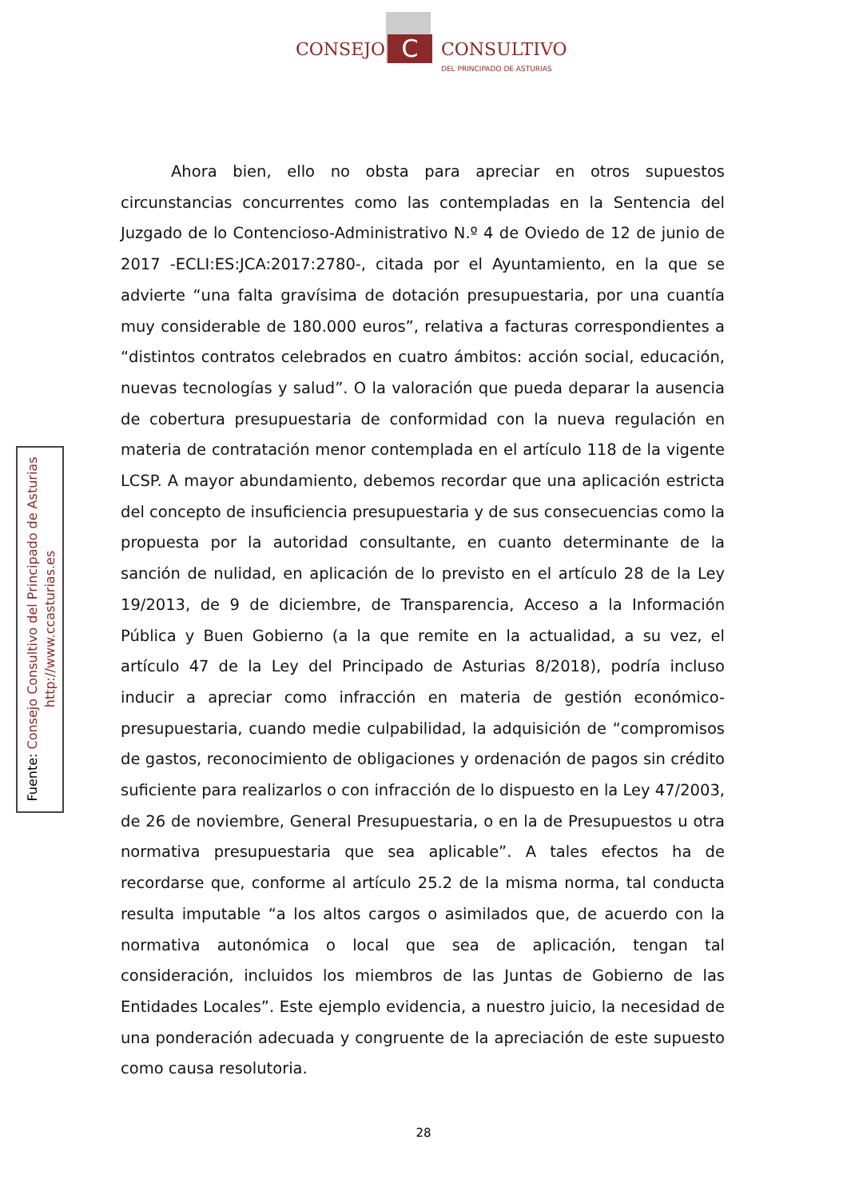CONSEJO C CONSULTIVO
DEL PRINCIPADO DE ASTURIAS
Fuente: Consejo Consultivo del Principado de Asturias
http://www.ccasturias.es
Ahora bien, ello no obsta para apreciar en otros supuestos circunstancias concurrentes como las contempladas en la Sentencia del Juzgado de lo Contencioso-Administrativo N.º 4 de Oviedo de 12 de junio de 2017 -ECLI:ES:JCA:2017:2780-, citada por el Ayuntamiento, en la que se advierte “una falta gravísima de dotación presupuestaria, por una cuantía muy considerable de 180.000 euros”, relativa a facturas correspondientes a “distintos contratos celebrados en cuatro ámbitos: acción social, educación, nuevas tecnologías y salud”. O la valoración que pueda deparar la ausencia de cobertura presupuestaria de conformidad con la nueva regulación en materia de contratación menor contemplada en el artículo 118 de la vigente LCSP. A mayor abundamiento, debemos recordar que una aplicación estricta del concepto de insuficiencia presupuestaria y de sus consecuencias como la propuesta por la autoridad consultante, en cuanto determinante de la sanción de nulidad, en aplicación de lo previsto en el artículo 28 de la Ley 19/2013, de 9 de diciembre, de Transparencia, Acceso a la Información Pública y Buen Gobierno (a la que remite en la actualidad, a su vez, el artículo 47 de la Ley del Principado de Asturias 8/2018), podría incluso inducir a apreciar como infracción en materia de gestión económico-presupuestaria, cuando medie culpabilidad, la adquisición de “compromisos de gastos, reconocimiento de obligaciones y ordenación de pagos sin crédito suficiente para realizarlos o con infracción de lo dispuesto en la Ley 47/2003, de 26 de noviembre, General Presupuestaria, o en la de Presupuestos u otra normativa presupuestaria que sea aplicable”. A tales efectos ha de recordarse que, conforme al artículo 25.2 de la misma norma, tal conducta resulta imputable “a los altos cargos o asimilados que, de acuerdo con la normativa autonómica o local que sea de aplicación, tengan tal consideración, incluidos los miembros de las Juntas de Gobierno de las Entidades Locales”. Este ejemplo evidencia, a nuestro juicio, la necesidad de una ponderación adecuada y congruente de la apreciación de este supuesto como causa resolutoria.
28